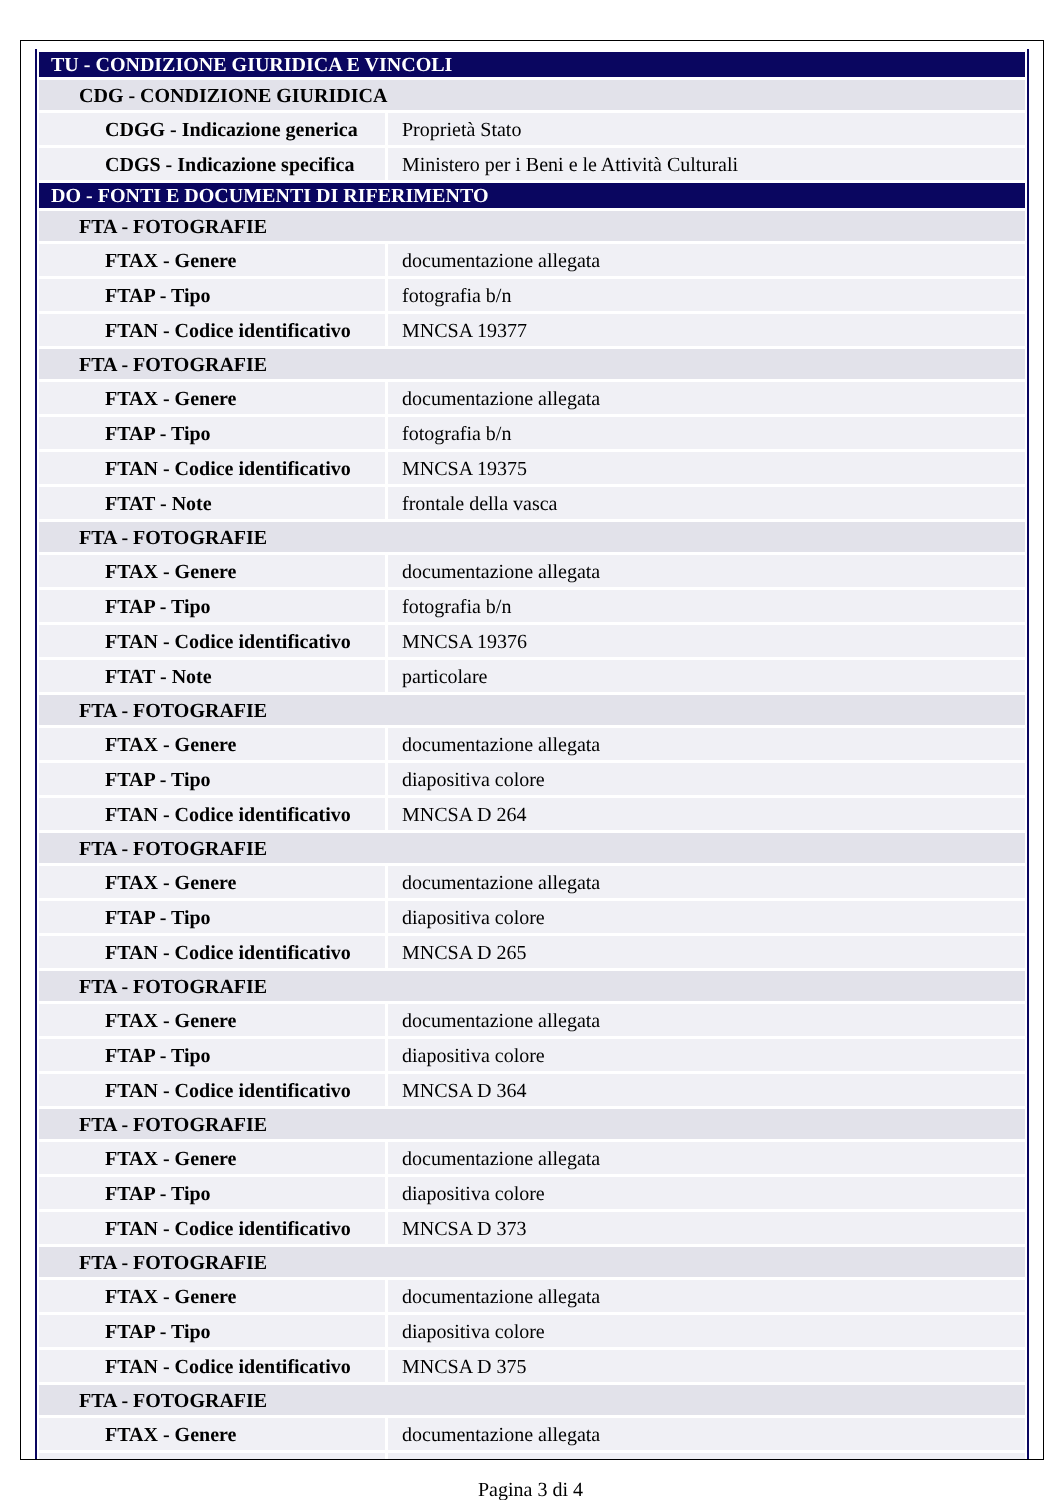| TU - CONDIZIONE GIURIDICA E VINCOLI | |
| CDG - CONDIZIONE GIURIDICA | |
| CDGG - Indicazione generica | Proprietà Stato |
| CDGS - Indicazione specifica | Ministero per i Beni e le Attività Culturali |
| DO - FONTI E DOCUMENTI DI RIFERIMENTO | |
| FTA - FOTOGRAFIE | |
| FTAX - Genere | documentazione allegata |
| FTAP - Tipo | fotografia b/n |
| FTAN - Codice identificativo | MNCSA 19377 |
| FTA - FOTOGRAFIE | |
| FTAX - Genere | documentazione allegata |
| FTAP - Tipo | fotografia b/n |
| FTAN - Codice identificativo | MNCSA 19375 |
| FTAT - Note | frontale della vasca |
| FTA - FOTOGRAFIE | |
| FTAX - Genere | documentazione allegata |
| FTAP - Tipo | fotografia b/n |
| FTAN - Codice identificativo | MNCSA 19376 |
| FTAT - Note | particolare |
| FTA - FOTOGRAFIE | |
| FTAX - Genere | documentazione allegata |
| FTAP - Tipo | diapositiva colore |
| FTAN - Codice identificativo | MNCSA D 264 |
| FTA - FOTOGRAFIE | |
| FTAX - Genere | documentazione allegata |
| FTAP - Tipo | diapositiva colore |
| FTAN - Codice identificativo | MNCSA D 265 |
| FTA - FOTOGRAFIE | |
| FTAX - Genere | documentazione allegata |
| FTAP - Tipo | diapositiva colore |
| FTAN - Codice identificativo | MNCSA D 364 |
| FTA - FOTOGRAFIE | |
| FTAX - Genere | documentazione allegata |
| FTAP - Tipo | diapositiva colore |
| FTAN - Codice identificativo | MNCSA D 373 |
| FTA - FOTOGRAFIE | |
| FTAX - Genere | documentazione allegata |
| FTAP - Tipo | diapositiva colore |
| FTAN - Codice identificativo | MNCSA D 375 |
| FTA - FOTOGRAFIE | |
| FTAX - Genere | documentazione allegata |
Pagina 3 di 4